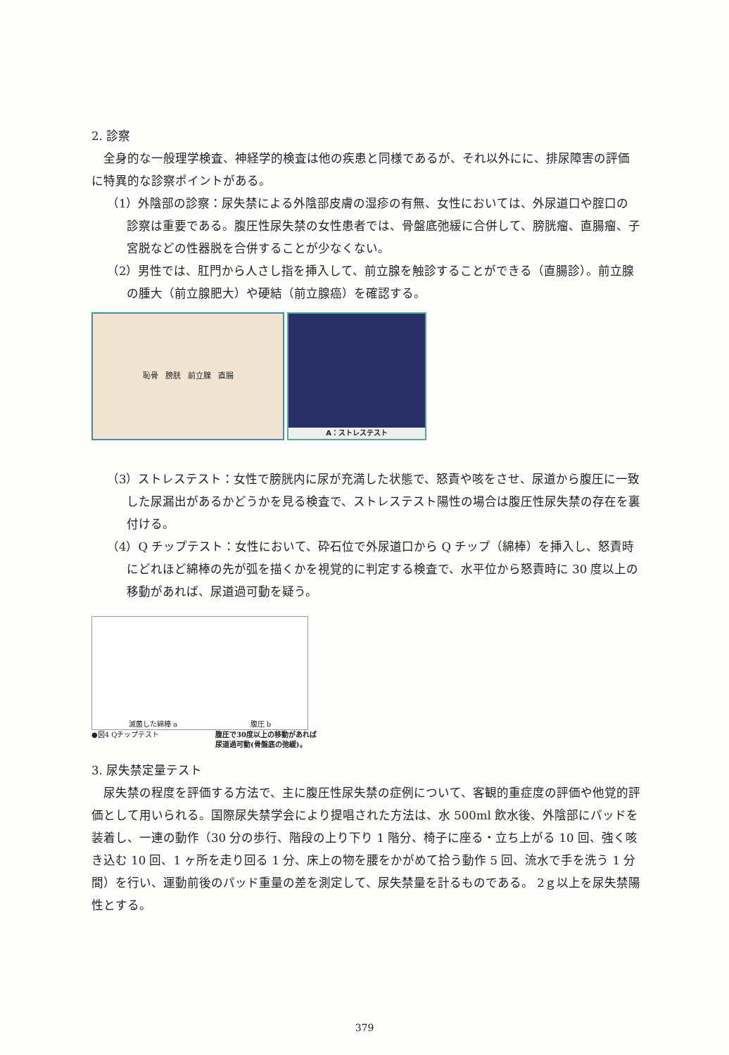2. 診察
全身的な一般理学検査、神経学的検査は他の疾患と同様であるが、それ以外にに、排尿障害の評価に特異的な診察ポイントがある。
（1）外陰部の診察：尿失禁による外陰部皮膚の湿疹の有無、女性においては、外尿道口や腟口の診察は重要である。腹圧性尿失禁の女性患者では、骨盤底弛緩に合併して、膀胱瘤、直腸瘤、子宮脱などの性器脱を合併することが少なくない。
（2）男性では、肛門から人さし指を挿入して、前立腺を触診することができる（直腸診）。前立腺の腫大（前立腺肥大）や硬結（前立腺癌）を確認する。
恥骨 膀胱 前立腺 直腸
A：ストレステスト
（3）ストレステスト：女性で膀胱内に尿が充満した状態で、怒責や咳をさせ、尿道から腹圧に一致した尿漏出があるかどうかを見る検査で、ストレステスト陽性の場合は腹圧性尿失禁の存在を裏付ける。
（4）Q チップテスト：女性において、砕石位で外尿道口から Q チップ（綿棒）を挿入し、怒責時にどれほど綿棒の先が弧を描くかを視覚的に判定する検査で、水平位から怒責時に 30 度以上の移動があれば、尿道過可動を疑う。
滅菌した綿棒 a 腹圧 b
●図4 Qチップテスト 腹圧で30度以上の移動があれば
尿道過可動(骨盤底の弛緩)。
3. 尿失禁定量テスト
尿失禁の程度を評価する方法で、主に腹圧性尿失禁の症例について、客観的重症度の評価や他覚的評価として用いられる。国際尿失禁学会により提唱された方法は、水 500ml 飲水後、外陰部にパッドを装着し、一連の動作（30 分の歩行、階段の上り下り 1 階分、椅子に座る・立ち上がる 10 回、強く咳き込む 10 回、1 ヶ所を走り回る 1 分、床上の物を腰をかがめて拾う動作 5 回、流水で手を洗う 1 分間）を行い、運動前後のパッド重量の差を測定して、尿失禁量を計るものである。 2ｇ以上を尿失禁陽性とする。
379